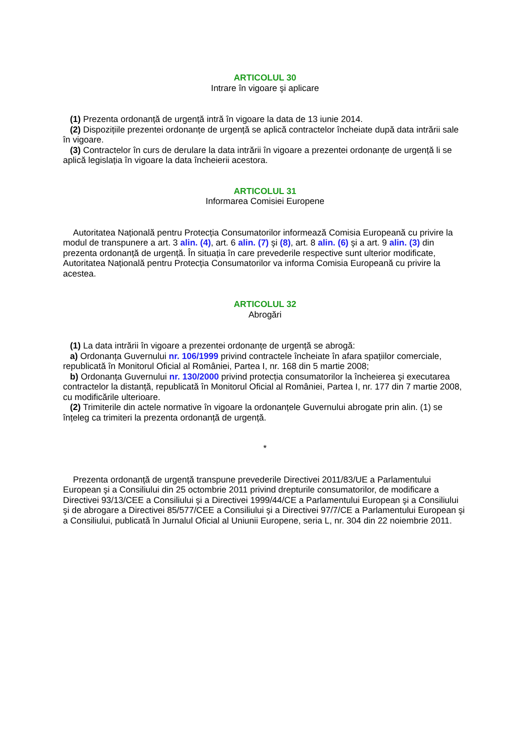ARTICOLUL 30
Intrare în vigoare şi aplicare
(1) Prezenta ordonanță de urgență intră în vigoare la data de 13 iunie 2014.
(2) Dispozițiile prezentei ordonanțe de urgență se aplică contractelor încheiate după data intrării sale în vigoare.
(3) Contractelor în curs de derulare la data intrării în vigoare a prezentei ordonanțe de urgență li se aplică legislația în vigoare la data încheierii acestora.
ARTICOLUL 31
Informarea Comisiei Europene
Autoritatea Națională pentru Protecția Consumatorilor informează Comisia Europeană cu privire la modul de transpunere a art. 3 alin. (4), art. 6 alin. (7) şi (8), art. 8 alin. (6) şi a art. 9 alin. (3) din prezenta ordonanță de urgență. În situația în care prevederile respective sunt ulterior modificate, Autoritatea Națională pentru Protecția Consumatorilor va informa Comisia Europeană cu privire la acestea.
ARTICOLUL 32
Abrogări
(1) La data intrării în vigoare a prezentei ordonanțe de urgență se abrogă:
a) Ordonanța Guvernului nr. 106/1999 privind contractele încheiate în afara spațiilor comerciale, republicată în Monitorul Oficial al României, Partea I, nr. 168 din 5 martie 2008;
b) Ordonanța Guvernului nr. 130/2000 privind protecția consumatorilor la încheierea şi executarea contractelor la distanță, republicată în Monitorul Oficial al României, Partea I, nr. 177 din 7 martie 2008, cu modificările ulterioare.
(2) Trimiterile din actele normative în vigoare la ordonanțele Guvernului abrogate prin alin. (1) se înțeleg ca trimiteri la prezenta ordonanță de urgență.
*
Prezenta ordonanță de urgență transpune prevederile Directivei 2011/83/UE a Parlamentului European şi a Consiliului din 25 octombrie 2011 privind drepturile consumatorilor, de modificare a Directivei 93/13/CEE a Consiliului şi a Directivei 1999/44/CE a Parlamentului European şi a Consiliului şi de abrogare a Directivei 85/577/CEE a Consiliului şi a Directivei 97/7/CE a Parlamentului European şi a Consiliului, publicată în Jurnalul Oficial al Uniunii Europene, seria L, nr. 304 din 22 noiembrie 2011.